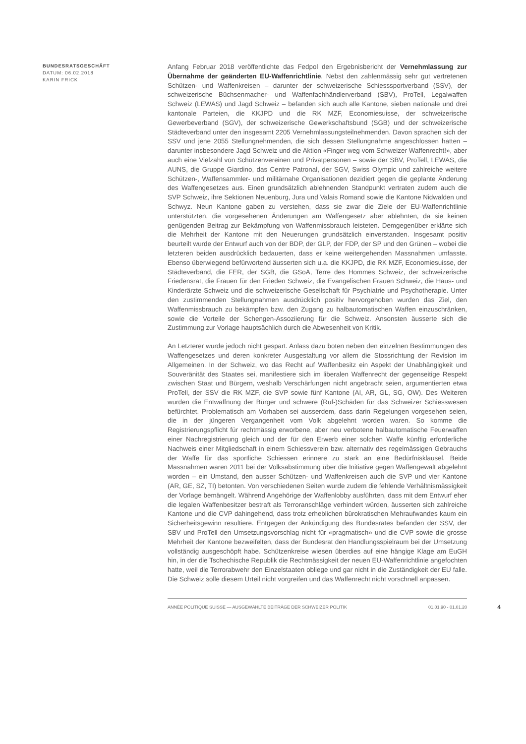BUNDESRATSGESCHÄFT
DATUM: 06.02.2018
KARIN FRICK
Anfang Februar 2018 veröffentlichte das Fedpol den Ergebnisbericht der Vernehmlassung zur Übernahme der geänderten EU-Waffenrichtlinie. Nebst den zahlenmässig sehr gut vertretenen Schützen- und Waffenkreisen – darunter der schweizerische Schiesssportverband (SSV), der schweizerische Büchsenmacher- und Waffenfachhändlerverband (SBV), ProTell, Legalwaffen Schweiz (LEWAS) und Jagd Schweiz – befanden sich auch alle Kantone, sieben nationale und drei kantonale Parteien, die KKJPD und die RK MZF, Economiesuisse, der schweizerische Gewerbeverband (SGV), der schweizerische Gewerkschaftsbund (SGB) und der schweizerische Städteverband unter den insgesamt 2205 Vernehmlassungsteilnehmenden. Davon sprachen sich der SSV und jene 2055 Stellungnehmenden, die sich dessen Stellungnahme angeschlossen hatten – darunter insbesondere Jagd Schweiz und die Aktion «Finger weg vom Schweizer Waffenrecht!», aber auch eine Vielzahl von Schützenvereinen und Privatpersonen – sowie der SBV, ProTell, LEWAS, die AUNS, die Gruppe Giardino, das Centre Patronal, der SGV, Swiss Olympic und zahlreiche weitere Schützen-, Waffensammler- und militärnahe Organisationen dezidiert gegen die geplante Änderung des Waffengesetzes aus. Einen grundsätzlich ablehnenden Standpunkt vertraten zudem auch die SVP Schweiz, ihre Sektionen Neuenburg, Jura und Valais Romand sowie die Kantone Nidwalden und Schwyz. Neun Kantone gaben zu verstehen, dass sie zwar die Ziele der EU-Waffenrichtlinie unterstützten, die vorgesehenen Änderungen am Waffengesetz aber ablehnten, da sie keinen genügenden Beitrag zur Bekämpfung von Waffenmissbrauch leisteten. Demgegenüber erklärte sich die Mehrheit der Kantone mit den Neuerungen grundsätzlich einverstanden. Insgesamt positiv beurteilt wurde der Entwurf auch von der BDP, der GLP, der FDP, der SP und den Grünen – wobei die letzteren beiden ausdrücklich bedauerten, dass er keine weitergehenden Massnahmen umfasste. Ebenso überwiegend befürwortend äusserten sich u.a. die KKJPD, die RK MZF, Economiesuisse, der Städteverband, die FER, der SGB, die GSoA, Terre des Hommes Schweiz, der schweizerische Friedensrat, die Frauen für den Frieden Schweiz, die Evangelischen Frauen Schweiz, die Haus- und Kinderärzte Schweiz und die schweizerische Gesellschaft für Psychiatrie und Psychotherapie. Unter den zustimmenden Stellungnahmen ausdrücklich positiv hervorgehoben wurden das Ziel, den Waffenmissbrauch zu bekämpfen bzw. den Zugang zu halbautomatischen Waffen einzuschränken, sowie die Vorteile der Schengen-Assoziierung für die Schweiz. Ansonsten äusserte sich die Zustimmung zur Vorlage hauptsächlich durch die Abwesenheit von Kritik.
An Letzterer wurde jedoch nicht gespart. Anlass dazu boten neben den einzelnen Bestimmungen des Waffengesetzes und deren konkreter Ausgestaltung vor allem die Stossrichtung der Revision im Allgemeinen. In der Schweiz, wo das Recht auf Waffenbesitz ein Aspekt der Unabhängigkeit und Souveränität des Staates sei, manifestiere sich im liberalen Waffenrecht der gegenseitige Respekt zwischen Staat und Bürgern, weshalb Verschärfungen nicht angebracht seien, argumentierten etwa ProTell, der SSV die RK MZF, die SVP sowie fünf Kantone (AI, AR, GL, SG, OW). Des Weiteren wurden die Entwaffnung der Bürger und schwere (Ruf-)Schäden für das Schweizer Schiesswesen befürchtet. Problematisch am Vorhaben sei ausserdem, dass darin Regelungen vorgesehen seien, die in der jüngeren Vergangenheit vom Volk abgelehnt worden waren. So komme die Registrierungspflicht für rechtmässig erworbene, aber neu verbotene halbautomatische Feuerwaffen einer Nachregistrierung gleich und der für den Erwerb einer solchen Waffe künftig erforderliche Nachweis einer Mitgliedschaft in einem Schiessverein bzw. alternativ des regelmässigen Gebrauchs der Waffe für das sportliche Schiessen erinnere zu stark an eine Bedürfnisklausel. Beide Massnahmen waren 2011 bei der Volksabstimmung über die Initiative gegen Waffengewalt abgelehnt worden – ein Umstand, den ausser Schützen- und Waffenkreisen auch die SVP und vier Kantone (AR, GE, SZ, TI) betonten. Von verschiedenen Seiten wurde zudem die fehlende Verhältnismässigkeit der Vorlage bemängelt. Während Angehörige der Waffenlobby ausführten, dass mit dem Entwurf eher die legalen Waffenbesitzer bestraft als Terroranschläge verhindert würden, äusserten sich zahlreiche Kantone und die CVP dahingehend, dass trotz erheblichen bürokratischen Mehraufwandes kaum ein Sicherheitsgewinn resultiere. Entgegen der Ankündigung des Bundesrates befanden der SSV, der SBV und ProTell den Umsetzungsvorschlag nicht für «pragmatisch» und die CVP sowie die grosse Mehrheit der Kantone bezweifelten, dass der Bundesrat den Handlungsspielraum bei der Umsetzung vollständig ausgeschöpft habe. Schützenkreise wiesen überdies auf eine hängige Klage am EuGH hin, in der die Tschechische Republik die Rechtmässigkeit der neuen EU-Waffenrichtlinie angefochten hatte, weil die Terrorabwehr den Einzelstaaten obliege und gar nicht in die Zuständigkeit der EU falle. Die Schweiz solle diesem Urteil nicht vorgreifen und das Waffenrecht nicht vorschnell anpassen.
ANNÉE POLITIQUE SUISSE — AUSGEWÄHLTE BEITRÄGE DER SCHWEIZER POLITIK 01.01.90 - 01.01.20 4